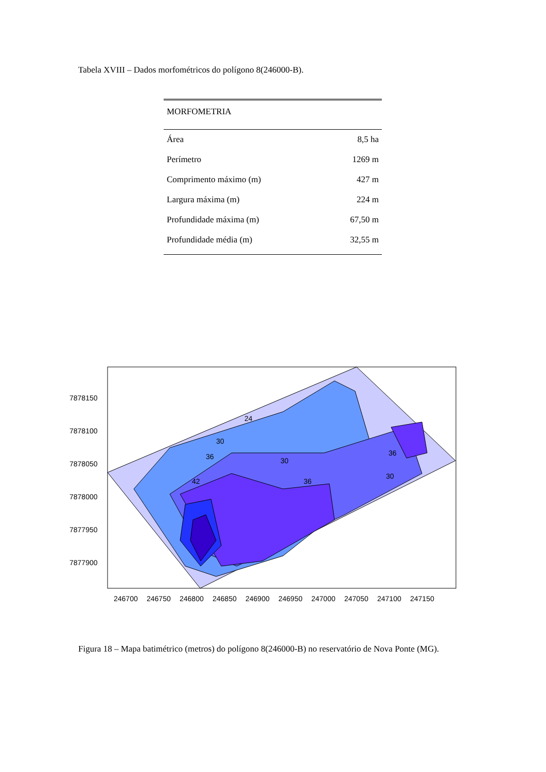Tabela XVIII – Dados morfométricos do polígono 8(246000-B).
| MORFOMETRIA | |
| --- | --- |
| Área | 8,5 ha |
| Perímetro | 1269 m |
| Comprimento máximo (m) | 427 m |
| Largura máxima (m) | 224 m |
| Profundidade máxima (m) | 67,50 m |
| Profundidade média (m) | 32,55 m |
24
30
36
30
36
42
36
30
7878150
7878100
7878050
7878000
7877950
7877900
246700
246750
246800
246850
246900
246950
247000
247050
247100
247150
Figura 18 – Mapa batimétrico (metros) do polígono 8(246000-B) no reservatório de Nova Ponte (MG).